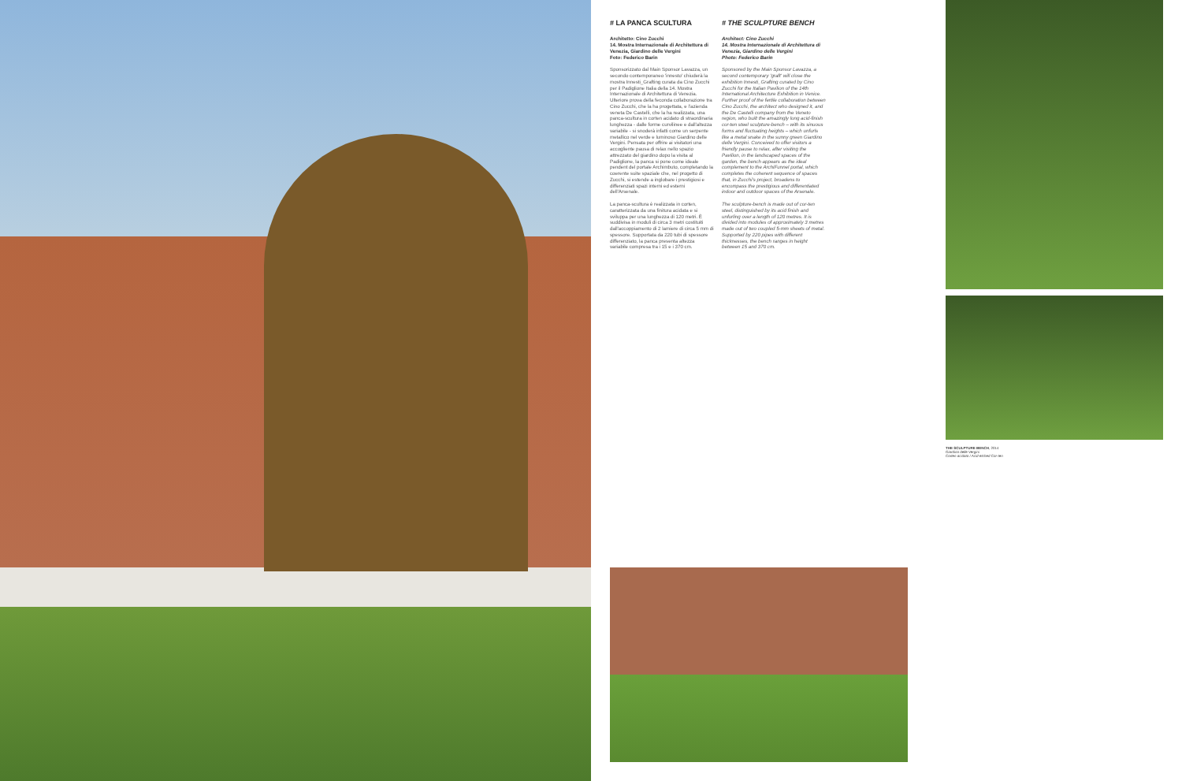# LA PANCA SCULTURA
Architetto: Cino Zucchi
14. Mostra Internazionale di Architettura di Venezia, Giardino delle Vergini
Foto: Federico Barin
Sponsorizzato dal Main Sponsor Lavazza, un secondo contemporaneo 'innesto' chiuderà la mostra Innesti_Grafting curata da Cino Zucchi per il Padiglione Italia della 14. Mostra Internazionale di Architettura di Venezia. Ulteriore prova della feconda collaborazione tra Cino Zucchi, che la ha progettata, e l'azienda veneta De Castelli, che la ha realizzata, una panca-scultura in corten acidato di straordinaria lunghezza - dalle forme curvilinee e dall'altezza variabile - si snoderà infatti come un serpente metallico nel verde e luminoso Giardino delle Vergini. Pensata per offrire ai visitatori una accogliente pausa di relax nello spazio attrezzato del giardino dopo la visita al Padiglione, la panca si pone come ideale pendent del portale Archimbuto, completando la coerente suite spaziale che, nel progetto di Zucchi, si estende a inglobare i prestigiosi e differenziati spazi interni ed esterni dell'Arsenale.
La panca-scultura è realizzata in corten, caratterizzata da una finitura acidata e si sviluppa per una lunghezza di 120 metri. È suddivisa in moduli di circa 3 metri costituiti dall'accoppiamento di 2 lamiere di circa 5 mm di spessore. Supportata da 220 tubi di spessore differenziato, la panca presenta altezza variabile compresa tra i 15 e i 370 cm.
# THE SCULPTURE BENCH
Architect: Cino Zucchi
14. Mostra Internazionale di Architettura di Venezia, Giardino delle Vergini
Photo: Federico Barin
Sponsored by the Main Sponsor Lavazza, a second contemporary 'graft' will close the exhibition Innesti_Grafting curated by Cino Zucchi for the Italian Pavilion of the 14th International Architecture Exhibition in Venice. Further proof of the fertile collaboration between Cino Zucchi, the architect who designed it, and the De Castelli company from the Veneto region, who built the amazingly long acid-finish cor-ten steel sculpture-bench – with its sinuous forms and fluctuating heights – which unfurls like a metal snake in the sunny green Giardino delle Vergini. Conceived to offer visitors a friendly pause to relax, after visiting the Pavilion, in the landscaped spaces of the garden, the bench appears as the ideal complement to the ArchiFunnel portal, which completes the coherent sequence of spaces that, in Zucchi's project, broadens to encompass the prestigious and differentiated indoor and outdoor spaces of the Arsenale.
The sculpture-bench is made out of cor-ten steel, distinguished by its acid finish and unfurling over a length of 120 metres. It is divided into modules of approximately 3 metres made out of two coupled 5-mm sheets of metal. Supported by 220 pipes with different thicknesses, the bench ranges in height between 15 and 370 cm.
THE SCULPTURE BENCH, 2014
Giardino delle Vergini
Corten acidato / Acid-etched Cor-ten